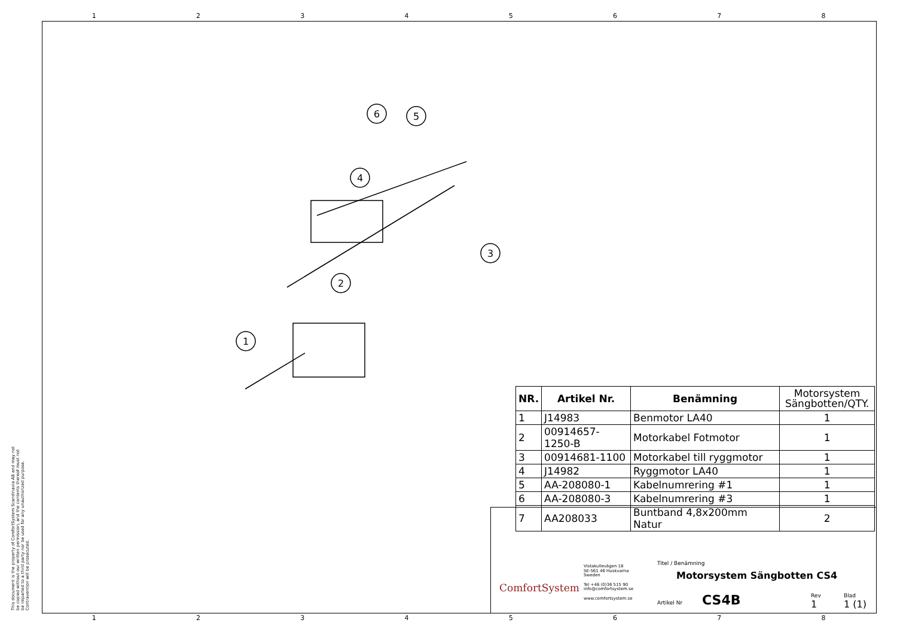1 2 3 4 5 6 7 8
1 2 3 4 5 6 7 8
This document is the property of ComfortSystem Scandinavia AB and may not be copied without our written permission, and the contents thereof must not be imparted to a third party nor be used for any unauthorized purpose. Contravention will be prosecuted.
6
5
4
3
2
1
| NR. | Artikel Nr. | Benämning | Motorsystem Sängbotten/QTY. |
| --- | --- | --- | --- |
| 1 | J14983 | Benmotor LA40 | 1 |
| 2 | 00914657-1250-B | Motorkabel Fotmotor | 1 |
| 3 | 00914681-1100 | Motorkabel till ryggmotor | 1 |
| 4 | J14982 | Ryggmotor LA40 | 1 |
| 5 | AA-208080-1 | Kabelnumrering #1 | 1 |
| 6 | AA-208080-3 | Kabelnumrering #3 | 1 |
| 7 | AA208033 | Buntband 4,8x200mm Natur | 2 |
ComfortSystem
Vistakullevägen 18
SE-561 46 Huskvarna
Sweden
Tel +46 (0)36 515 90
info@comfortsystem.se
www.comfortsystem.se
Titel / Benämning
Motorsystem Sängbotten CS4
Artikel Nr CS4B
Rev
1
Blad
1 (1)